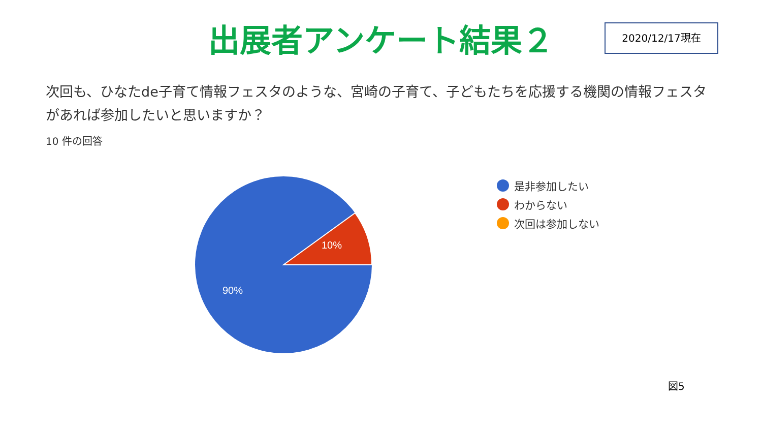出展者アンケート結果２
2020/12/17現在
次回も、ひなたde子育て情報フェスタのような、宮崎の子育て、子どもたちを応援する機関の情報フェスタがあれば参加したいと思いますか？
10 件の回答
10%
90%
是非参加したい
わからない
次回は参加しない
図5